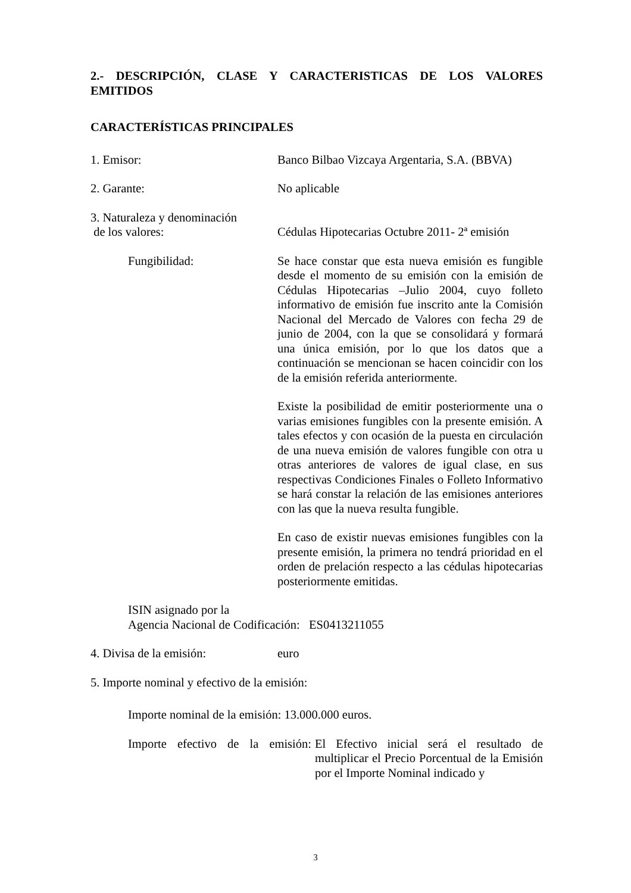2.- DESCRIPCIÓN, CLASE Y CARACTERISTICAS DE LOS VALORES EMITIDOS
CARACTERÍSTICAS PRINCIPALES
1. Emisor: Banco Bilbao Vizcaya Argentaria, S.A. (BBVA)
2. Garante: No aplicable
3. Naturaleza y denominación
de los valores:
Cédulas Hipotecarias Octubre 2011- 2ª emisión
Fungibilidad: Se hace constar que esta nueva emisión es fungible desde el momento de su emisión con la emisión de Cédulas Hipotecarias –Julio 2004, cuyo folleto informativo de emisión fue inscrito ante la Comisión Nacional del Mercado de Valores con fecha 29 de junio de 2004, con la que se consolidará y formará una única emisión, por lo que los datos que a continuación se mencionan se hacen coincidir con los de la emisión referida anteriormente.
Existe la posibilidad de emitir posteriormente una o varias emisiones fungibles con la presente emisión. A tales efectos y con ocasión de la puesta en circulación de una nueva emisión de valores fungible con otra u otras anteriores de valores de igual clase, en sus respectivas Condiciones Finales o Folleto Informativo se hará constar la relación de las emisiones anteriores con las que la nueva resulta fungible.
En caso de existir nuevas emisiones fungibles con la presente emisión, la primera no tendrá prioridad en el orden de prelación respecto a las cédulas hipotecarias posteriormente emitidas.
ISIN asignado por la
Agencia Nacional de Codificación: ES0413211055
4. Divisa de la emisión: euro
5. Importe nominal y efectivo de la emisión:
Importe nominal de la emisión: 13.000.000 euros.
Importe efectivo de la emisión:
El Efectivo inicial será el resultado de multiplicar el Precio Porcentual de la Emisión por el Importe Nominal indicado y
3